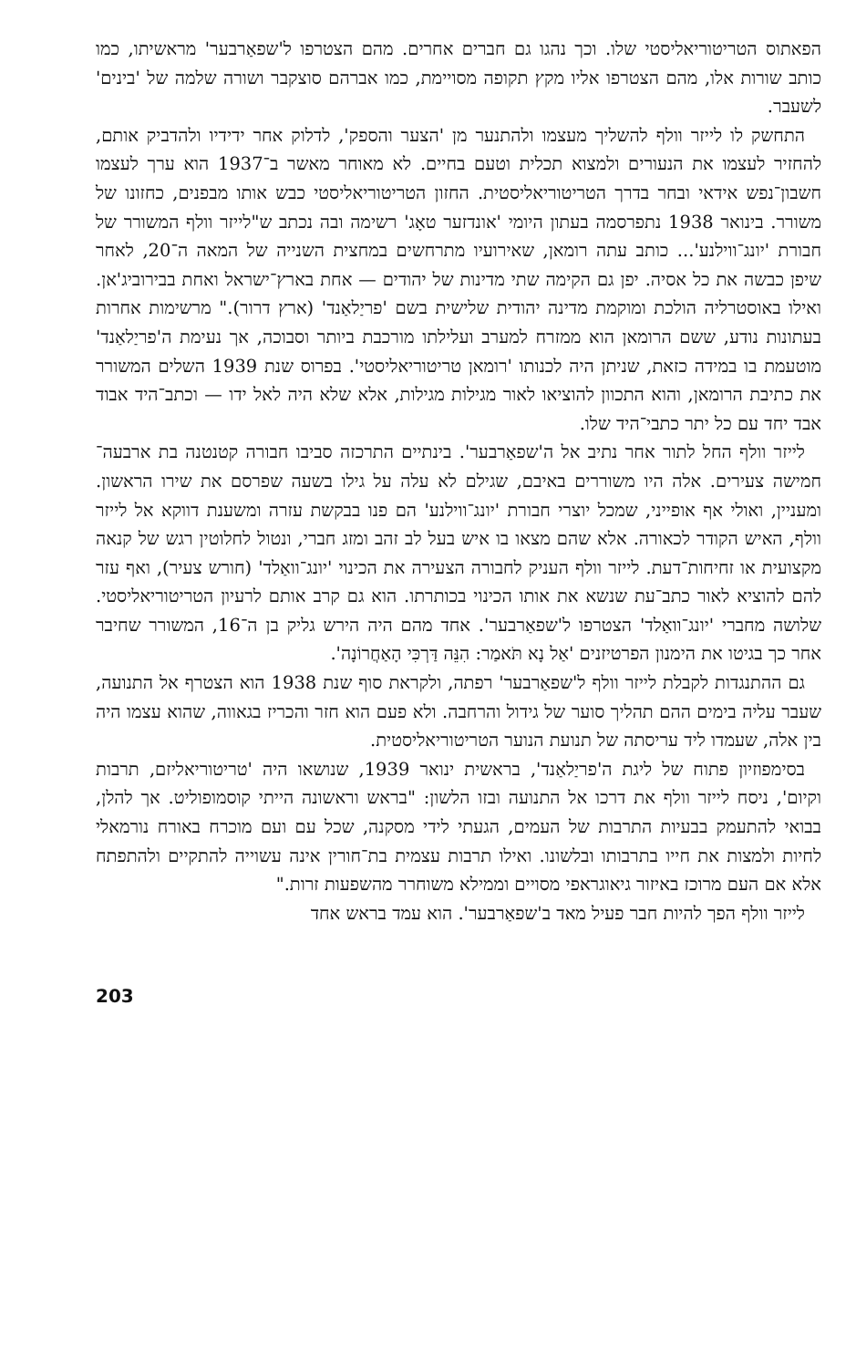הפאתוס הטריטוריאליסטי שלו. וכך נהגו גם חברים אחרים. מהם הצטרפו ל'שפאַרבער' מראשיתו, כמו כותב שורות אלו, מהם הצטרפו אליו מקץ תקופה מסויימת, כמו אברהם סוצקבר ושורה שלמה של 'בינים' לשעבר.
התחשק לו לייזר וולף להשליך מעצמו ולהתנער מן 'הצער והספק', לדלוק אחר ידידיו ולהדביק אותם, להחזיר לעצמו את הנעורים ולמצוא תכלית וטעם בחיים. לא מאוחר מאשר ב־1937 הוא ערך לעצמו חשבון־נפש אידאי ובחר בדרך הטריטוריאליסטית. החזון הטריטוריאליסטי כבש אותו מבפנים, כחזונו של משורר. בינואר 1938 נתפרסמה בעתון היומי 'אונדזער טאָג' רשימה ובה נכתב ש"לייזר וולף המשורר של חבורת 'יונג־ווילנע'... כותב עתה רומאן, שאירועיו מתרחשים במחצית השנייה של המאה ה־20, לאחר שיפן כבשה את כל אסיה. יפן גם הקימה שתי מדינות של יהודים — אחת בארץ־ישראל ואחת בבירוביג'אן. ואילו באוסטרליה הולכת ומוקמת מדינה יהודית שלישית בשם 'פריַלאַנד' (ארץ דרור)." מרשימות אחרות בעתונות נודע, ששם הרומאן הוא ממזרח למערב ועלילתו מורכבת ביותר וסבוכה, אך נעימת ה'פריַלאַנד' מוטעמת בו במידה כזאת, שניתן היה לכנותו 'רומאן טריטוריאליסטי'. בפרוס שנת 1939 השלים המשורר את כתיבת הרומאן, והוא התכוון להוציאו לאור מגילות מגילות, אלא שלא היה לאל ידו — וכתב־היד אבוד אבד יחד עם כל יתר כתבי־היד שלו.
לייזר וולף החל לתור אחר נתיב אל ה'שפאַרבער'. בינתיים התרכזה סביבו חבורה קטנטנה בת ארבעה־חמישה צעירים. אלה היו משוררים באיבם, שגילם לא עלה על גילו בשעה שפרסם את שירו הראשון. ומעניין, ואולי אף אופייני, שמכל יוצרי חבורת 'יונג־ווילנע' הם פנו בבקשת עזרה ומשענת דווקא אל לייזר וולף, האיש הקודר לכאורה. אלא שהם מצאו בו איש בעל לב זהב ומזג חברי, ונטול לחלוטין רגש של קנאה מקצועית או זחיחות־דעת. לייזר וולף העניק לחבורה הצעירה את הכינוי 'יונג־וואַלד' (חורש צעיר), ואף עזר להם להוציא לאור כתב־עת שנשא את אותו הכינוי בכותרתו. הוא גם קרב אותם לרעיון הטריטוריאליסטי. שלושה מחברי 'יונג־וואַלד' הצטרפו ל'שפאַרבער'. אחד מהם היה הירש גליק בן ה־16, המשורר שחיבר אחר כך בגיטו את הימנון הפרטיזנים 'אַל נָא תֹּאמַר: הִנֵּה דַּרְכִּי הָאַחֲרוֹנָה'.
גם ההתנגדות לקבלת לייזר וולף ל'שפאַרבער' רפתה, ולקראת סוף שנת 1938 הוא הצטרף אל התנועה, שעבר עליה בימים ההם תהליך סוער של גידול והרחבה. ולא פעם הוא חזר והכריז בגאווה, שהוא עצמו היה בין אלה, שעמדו ליד עריסתה של תנועת הנוער הטריטוריאליסטית.
בסימפוזיון פתוח של ליגת ה'פריַלאַנד', בראשית ינואר 1939, שנושאו היה 'טריטוריאליזם, תרבות וקיום', ניסח לייזר וולף את דרכו אל התנועה ובזו הלשון: "בראש וראשונה הייתי קוסמופוליט. אך להלן, בבואי להתעמק בבעיות התרבות של העמים, הגעתי לידי מסקנה, שכל עם ועם מוכרח באורח נורמאלי לחיות ולמצות את חייו בתרבותו ובלשונו. ואילו תרבות עצמית בת־חורין אינה עשוייה להתקיים ולהתפתח אלא אם העם מרוכז באיזור גיאוגראפי מסויים וממילא משוחרר מהשפעות זרות."
לייזר וולף הפך להיות חבר פעיל מאד ב'שפאַרבער'. הוא עמד בראש אחד
203